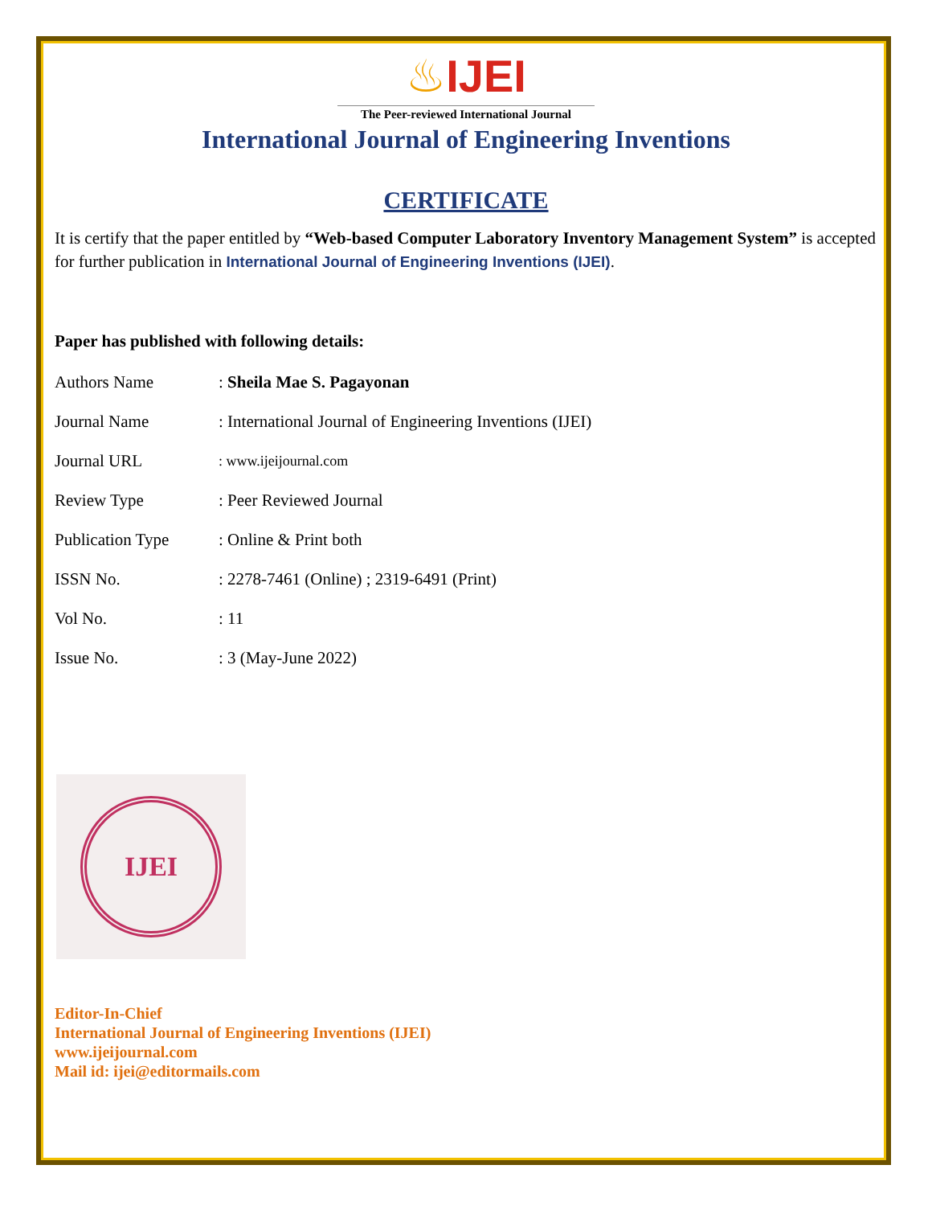♨IJEI
The Peer-reviewed International Journal
International Journal of Engineering Inventions
CERTIFICATE
It is certify that the paper entitled by “Web-based Computer Laboratory Inventory Management System” is accepted for further publication in International Journal of Engineering Inventions (IJEI).
Paper has published with following details:
| Authors Name | : Sheila Mae S. Pagayonan |
| Journal Name | : International Journal of Engineering Inventions (IJEI) |
| Journal URL | : www.ijeijournal.com |
| Review Type | : Peer Reviewed Journal |
| Publication Type | : Online & Print both |
| ISSN No. | : 2278-7461 (Online) ; 2319-6491 (Print) |
| Vol No. | : 11 |
| Issue No. | : 3 (May-June 2022) |
IJEI
Editor-In-Chief
International Journal of Engineering Inventions (IJEI)
www.ijeijournal.com
Mail id: ijei@editormails.com